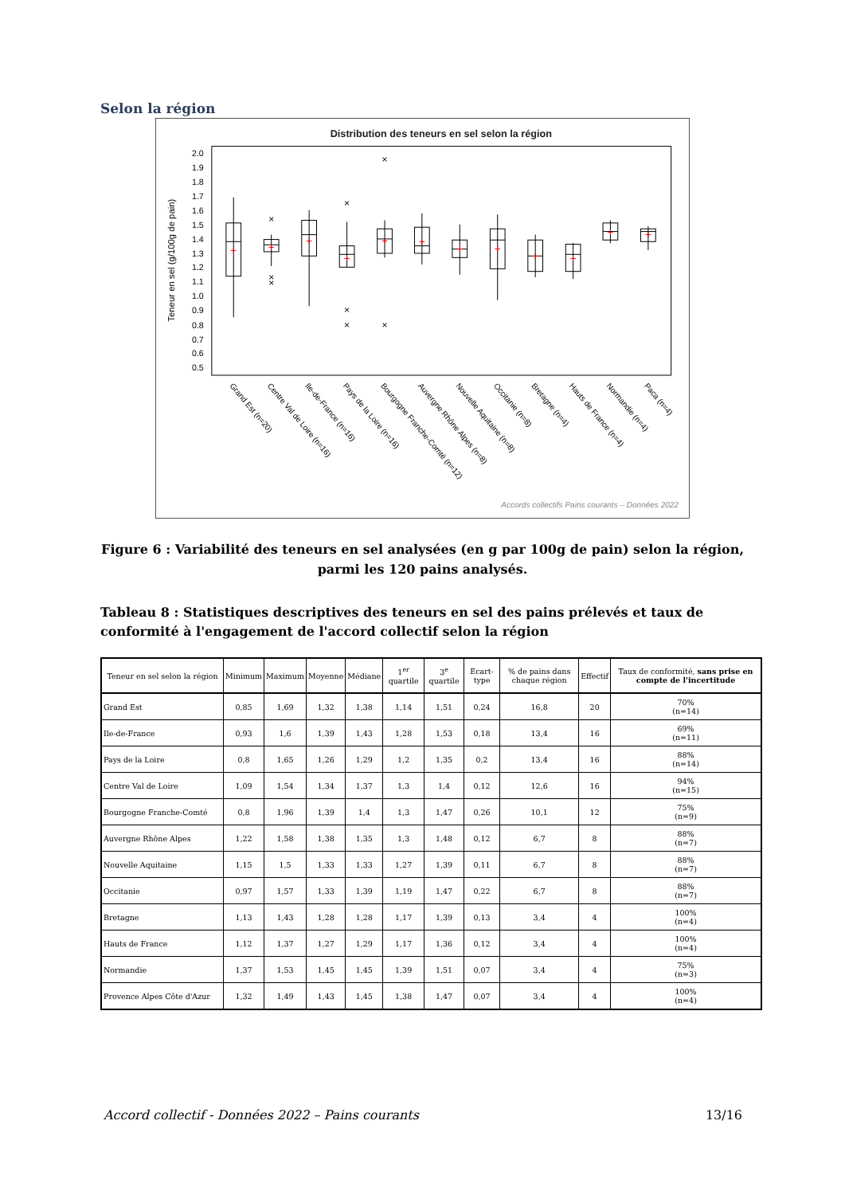Selon la région
Distribution des teneurs en sel selon la région
2.0
1.9
1.8
1.7
1.6
1.5
1.4
1.3
1.2
1.1
1.0
0.9
0.8
0.7
0.6
0.5
Teneur en sel (g/100g de pain)
×
×
×
×
×
×
×
×
+
+
+
+
+
+
+
+
+
+
+
+
Grand Est (n=20)
Centre Val de Loire (n=16)
Ile-de-France (n=16)
Pays de la Loire (n=16)
Bourgogne Franche-Comté (n=12)
Auvergne Rhône Alpes (n=8)
Nouvelle Aquitaine (n=8)
Occitanie (n=8)
Bretagne (n=4)
Hauts de France (n=4)
Normandie (n=4)
Paca (n=4)
Accords collectifs Pains courants – Données 2022
Figure 6 : Variabilité des teneurs en sel analysées (en g par 100g de pain) selon la région, parmi les 120 pains analysés.
Tableau 8 : Statistiques descriptives des teneurs en sel des pains prélevés et taux de conformité à l'engagement de l'accord collectif selon la région
| Teneur en sel selon la région | Minimum | Maximum | Moyenne | Médiane | 1<sup>er</sup> quartile | 3<sup>e</sup> quartile | Ecart-type | % de pains dans chaque région | Effectif | Taux de conformité, sans prise en compte de l'incertitude |
| --- | --- | --- | --- | --- | --- | --- | --- | --- | --- | --- |
| Grand Est | 0,85 | 1,69 | 1,32 | 1,38 | 1,14 | 1,51 | 0,24 | 16,8 | 20 | 70% (n=14) |
| Ile-de-France | 0,93 | 1,6 | 1,39 | 1,43 | 1,28 | 1,53 | 0,18 | 13,4 | 16 | 69% (n=11) |
| Pays de la Loire | 0,8 | 1,65 | 1,26 | 1,29 | 1,2 | 1,35 | 0,2 | 13,4 | 16 | 88% (n=14) |
| Centre Val de Loire | 1,09 | 1,54 | 1,34 | 1,37 | 1,3 | 1,4 | 0,12 | 12,6 | 16 | 94% (n=15) |
| Bourgogne Franche-Comté | 0,8 | 1,96 | 1,39 | 1,4 | 1,3 | 1,47 | 0,26 | 10,1 | 12 | 75% (n=9) |
| Auvergne Rhône Alpes | 1,22 | 1,58 | 1,38 | 1,35 | 1,3 | 1,48 | 0,12 | 6,7 | 8 | 88% (n=7) |
| Nouvelle Aquitaine | 1,15 | 1,5 | 1,33 | 1,33 | 1,27 | 1,39 | 0,11 | 6,7 | 8 | 88% (n=7) |
| Occitanie | 0,97 | 1,57 | 1,33 | 1,39 | 1,19 | 1,47 | 0,22 | 6,7 | 8 | 88% (n=7) |
| Bretagne | 1,13 | 1,43 | 1,28 | 1,28 | 1,17 | 1,39 | 0,13 | 3,4 | 4 | 100% (n=4) |
| Hauts de France | 1,12 | 1,37 | 1,27 | 1,29 | 1,17 | 1,36 | 0,12 | 3,4 | 4 | 100% (n=4) |
| Normandie | 1,37 | 1,53 | 1,45 | 1,45 | 1,39 | 1,51 | 0,07 | 3,4 | 4 | 75% (n=3) |
| Provence Alpes Côte d'Azur | 1,32 | 1,49 | 1,43 | 1,45 | 1,38 | 1,47 | 0,07 | 3,4 | 4 | 100% (n=4) |
Accord collectif - Données 2022 – Pains courants 13/16